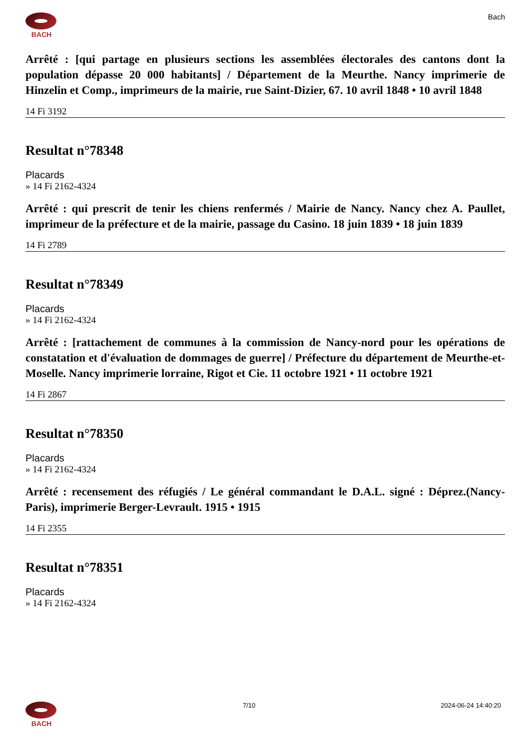BACH Bach
Arrêté : [qui partage en plusieurs sections les assemblées électorales des cantons dont la population dépasse 20 000 habitants] / Département de la Meurthe. Nancy imprimerie de Hinzelin et Comp., imprimeurs de la mairie, rue Saint-Dizier, 67. 10 avril 1848 • 10 avril 1848
14 Fi 3192
Resultat n°78348
Placards
» 14 Fi 2162-4324
Arrêté : qui prescrit de tenir les chiens renfermés / Mairie de Nancy. Nancy chez A. Paullet, imprimeur de la préfecture et de la mairie, passage du Casino. 18 juin 1839 • 18 juin 1839
14 Fi 2789
Resultat n°78349
Placards
» 14 Fi 2162-4324
Arrêté : [rattachement de communes à la commission de Nancy-nord pour les opérations de constatation et d'évaluation de dommages de guerre] / Préfecture du département de Meurthe-et-Moselle. Nancy imprimerie lorraine, Rigot et Cie. 11 octobre 1921 • 11 octobre 1921
14 Fi 2867
Resultat n°78350
Placards
» 14 Fi 2162-4324
Arrêté : recensement des réfugiés / Le général commandant le D.A.L. signé : Déprez.(Nancy-Paris), imprimerie Berger-Levrault. 1915 • 1915
14 Fi 2355
Resultat n°78351
Placards
» 14 Fi 2162-4324
BACH 7/10 2024-06-24 14:40:20